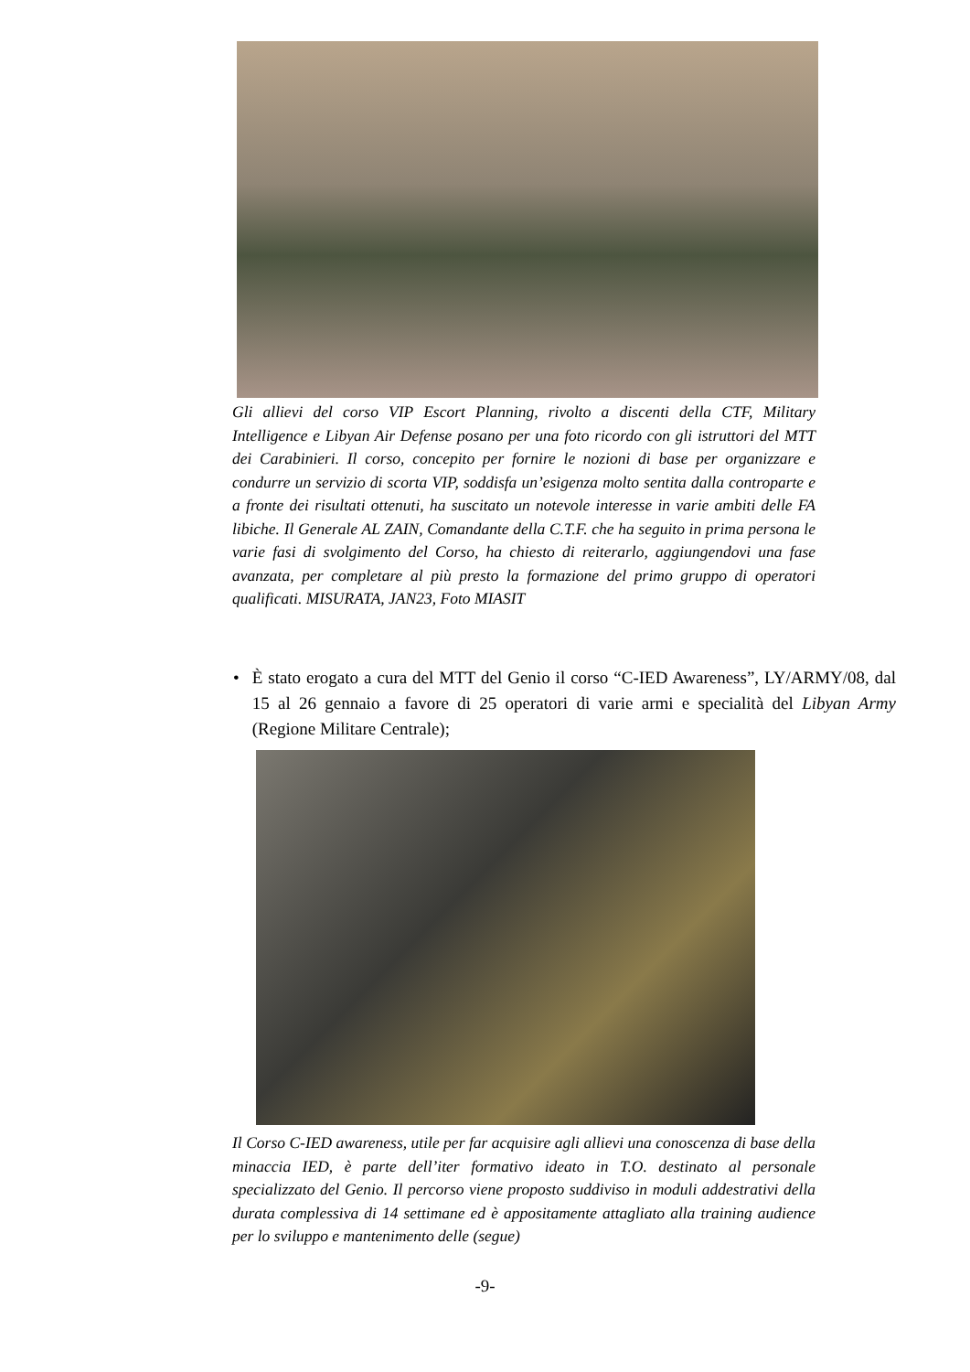Gli allievi del corso VIP Escort Planning, rivolto a discenti della CTF, Military Intelligence e Libyan Air Defense posano per una foto ricordo con gli istruttori del MTT dei Carabinieri. Il corso, concepito per fornire le nozioni di base per organizzare e condurre un servizio di scorta VIP, soddisfa un’esigenza molto sentita dalla controparte e a fronte dei risultati ottenuti, ha suscitato un notevole interesse in varie ambiti delle FA libiche. Il Generale AL ZAIN, Comandante della C.T.F. che ha seguito in prima persona le varie fasi di svolgimento del Corso, ha chiesto di reiterarlo, aggiungendovi una fase avanzata, per completare al più presto la formazione del primo gruppo di operatori qualificati. MISURATA, JAN23, Foto MIASIT
• È stato erogato a cura del MTT del Genio il corso “C-IED Awareness”, LY/ARMY/08, dal 15 al 26 gennaio a favore di 25 operatori di varie armi e specialità del Libyan Army (Regione Militare Centrale);
Il Corso C-IED awareness, utile per far acquisire agli allievi una conoscenza di base della minaccia IED, è parte dell’iter formativo ideato in T.O. destinato al personale specializzato del Genio. Il percorso viene proposto suddiviso in moduli addestrativi della durata complessiva di 14 settimane ed è appositamente attagliato alla training audience per lo sviluppo e mantenimento delle (segue)
-9-